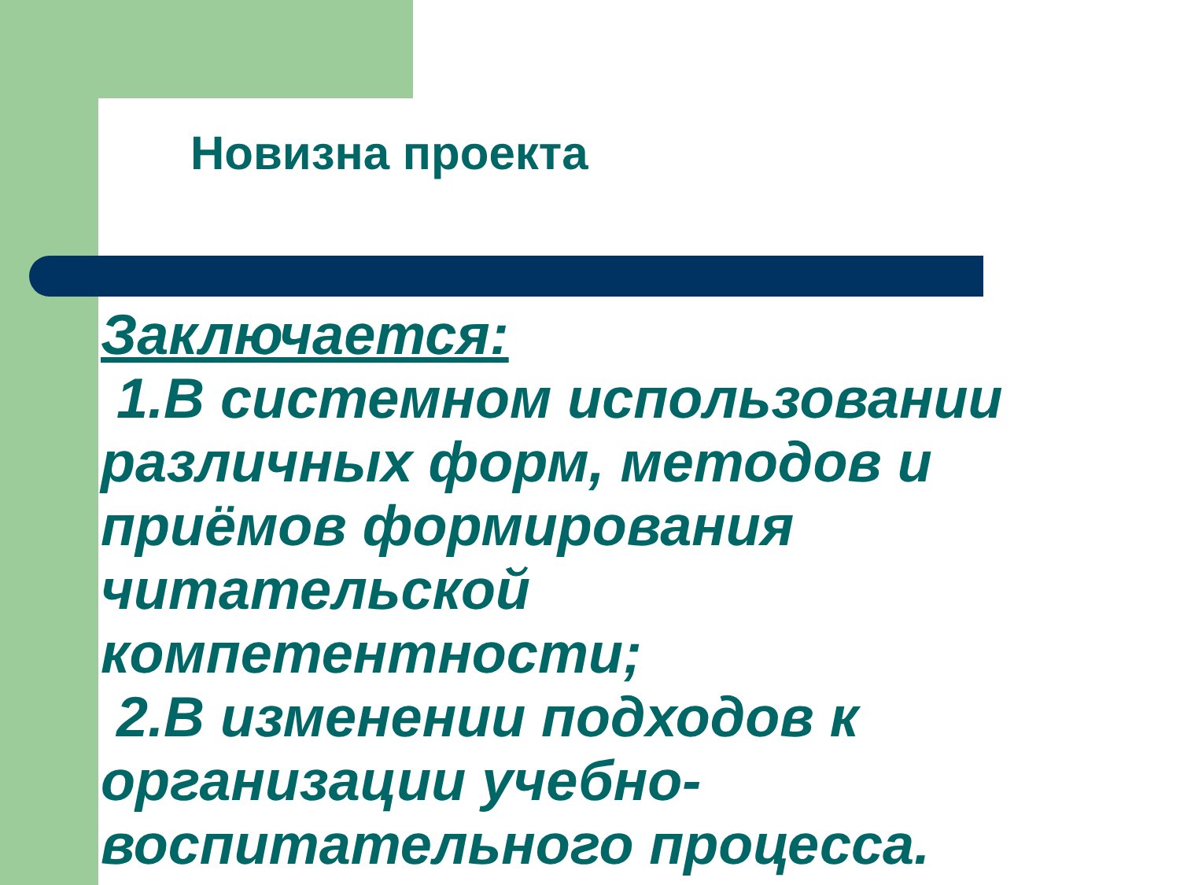Новизна проекта
Заключается:
1.В системном использовании
различных форм, методов и
приёмов формирования
читательской
компетентности;
2.В изменении подходов к
организации учебно-
воспитательного процесса.